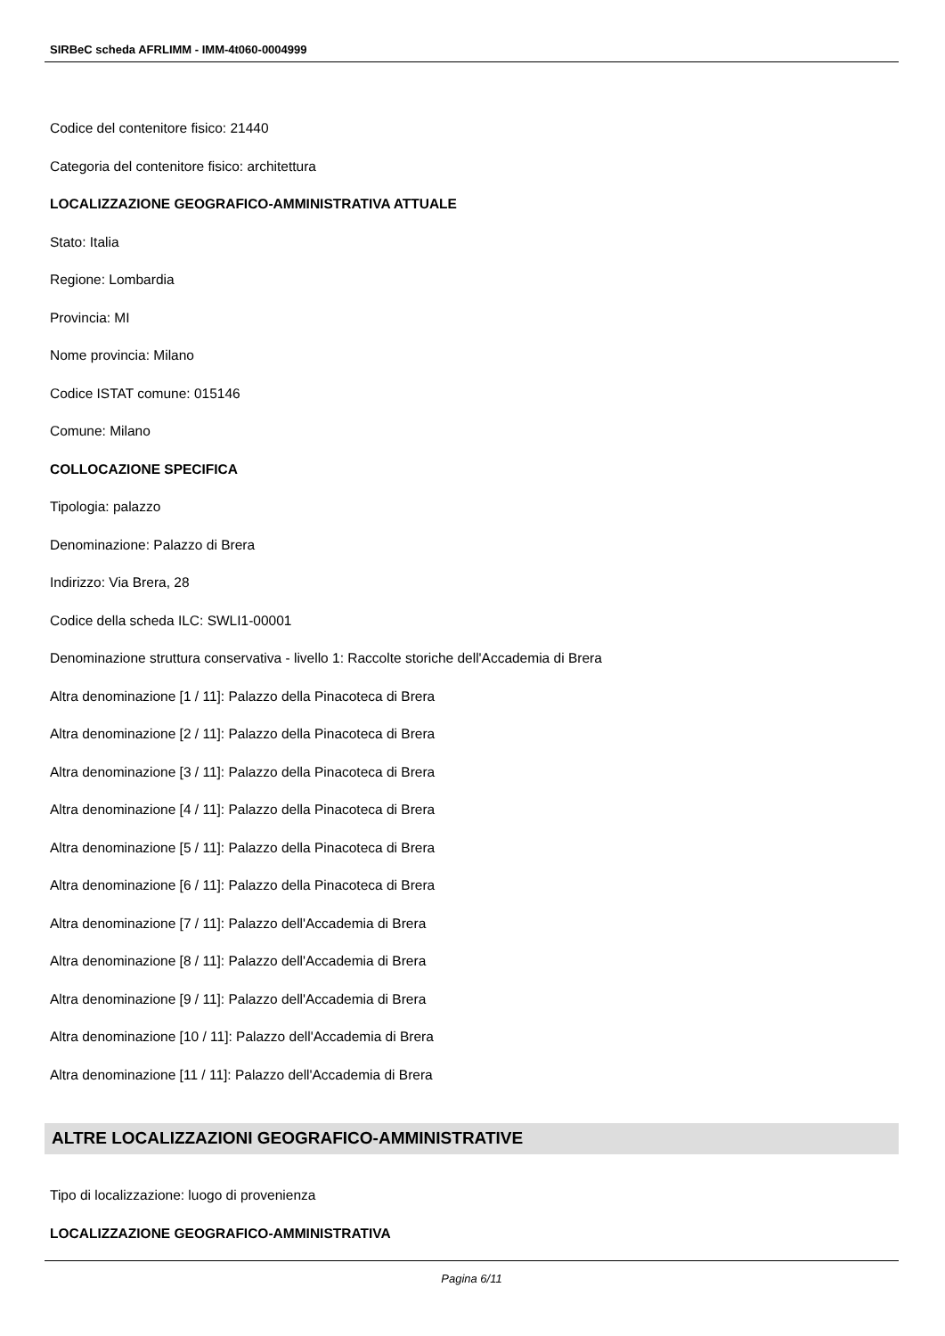SIRBeC scheda AFRLIMM - IMM-4t060-0004999
Codice del contenitore fisico: 21440
Categoria del contenitore fisico: architettura
LOCALIZZAZIONE GEOGRAFICO-AMMINISTRATIVA ATTUALE
Stato: Italia
Regione: Lombardia
Provincia: MI
Nome provincia: Milano
Codice ISTAT comune: 015146
Comune: Milano
COLLOCAZIONE SPECIFICA
Tipologia: palazzo
Denominazione: Palazzo di Brera
Indirizzo: Via Brera, 28
Codice della scheda ILC: SWLI1-00001
Denominazione struttura conservativa - livello 1: Raccolte storiche dell'Accademia di Brera
Altra denominazione [1 / 11]: Palazzo della Pinacoteca di Brera
Altra denominazione [2 / 11]: Palazzo della Pinacoteca di Brera
Altra denominazione [3 / 11]: Palazzo della Pinacoteca di Brera
Altra denominazione [4 / 11]: Palazzo della Pinacoteca di Brera
Altra denominazione [5 / 11]: Palazzo della Pinacoteca di Brera
Altra denominazione [6 / 11]: Palazzo della Pinacoteca di Brera
Altra denominazione [7 / 11]: Palazzo dell'Accademia di Brera
Altra denominazione [8 / 11]: Palazzo dell'Accademia di Brera
Altra denominazione [9 / 11]: Palazzo dell'Accademia di Brera
Altra denominazione [10 / 11]: Palazzo dell'Accademia di Brera
Altra denominazione [11 / 11]: Palazzo dell'Accademia di Brera
ALTRE LOCALIZZAZIONI GEOGRAFICO-AMMINISTRATIVE
Tipo di localizzazione: luogo di provenienza
LOCALIZZAZIONE GEOGRAFICO-AMMINISTRATIVA
Pagina 6/11